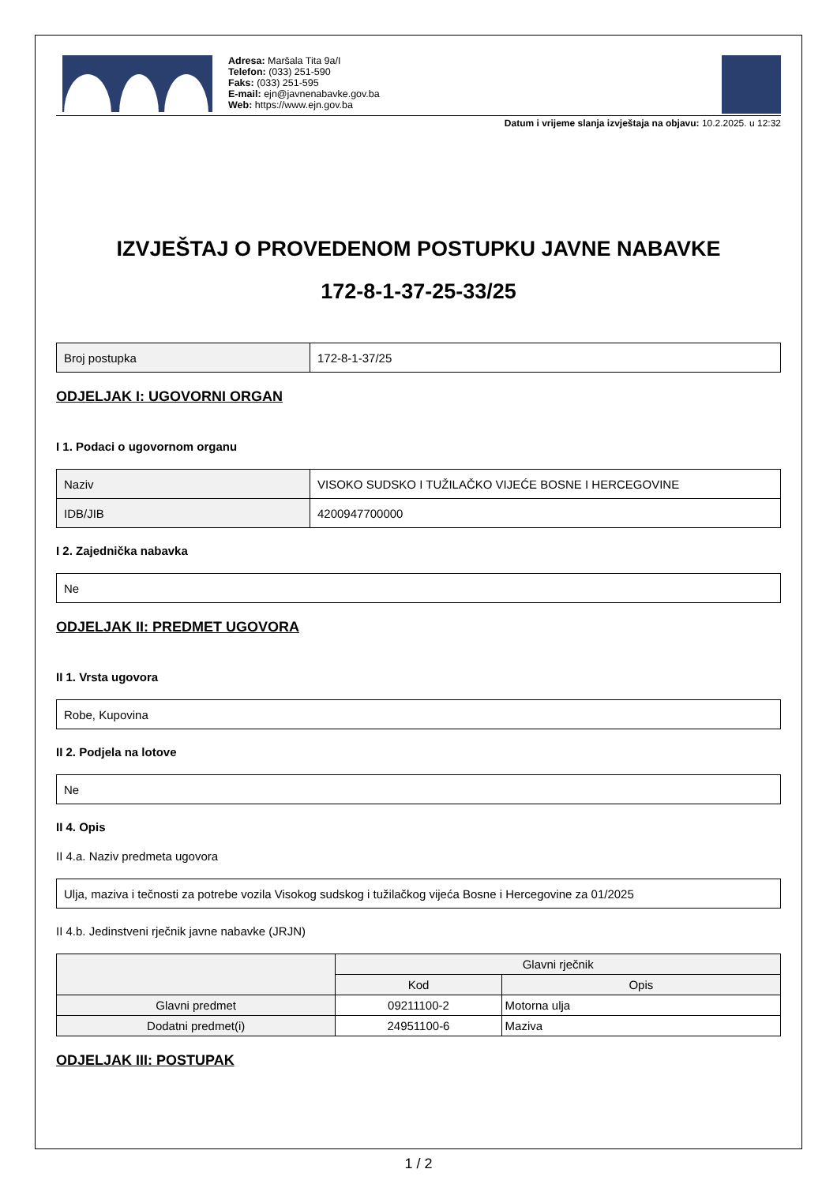Adresa: Maršala Tita 9a/I
Telefon: (033) 251-590
Faks: (033) 251-595
E-mail: ejn@javnenabavke.gov.ba
Web: https://www.ejn.gov.ba
Datum i vrijeme slanja izvještaja na objavu: 10.2.2025. u 12:32
IZVJEŠTAJ O PROVEDENOM POSTUPKU JAVNE NABAVKE
172-8-1-37-25-33/25
| Broj postupka | 172-8-1-37/25 |
ODJELJAK I: UGOVORNI ORGAN
I 1. Podaci o ugovornom organu
| Naziv | VISOKO SUDSKO I TUŽILAČKO VIJEĆE BOSNE I HERCEGOVINE |
| IDB/JIB | 4200947700000 |
I 2. Zajednička nabavka
| Ne |
ODJELJAK II: PREDMET UGOVORA
II 1. Vrsta ugovora
| Robe, Kupovina |
II 2. Podjela na lotove
| Ne |
II 4. Opis
II 4.a. Naziv predmeta ugovora
| Ulja, maziva i tečnosti za potrebe vozila Visokog sudskog i tužilačkog vijeća Bosne i Hercegovine za 01/2025 |
II 4.b. Jedinstveni rječnik javne nabavke (JRJN)
| | Glavni rječnik | |
| --- | --- | --- |
| | Kod | Opis |
| Glavni predmet | 09211100-2 | Motorna ulja |
| Dodatni predmet(i) | 24951100-6 | Maziva |
ODJELJAK III: POSTUPAK
1 / 2